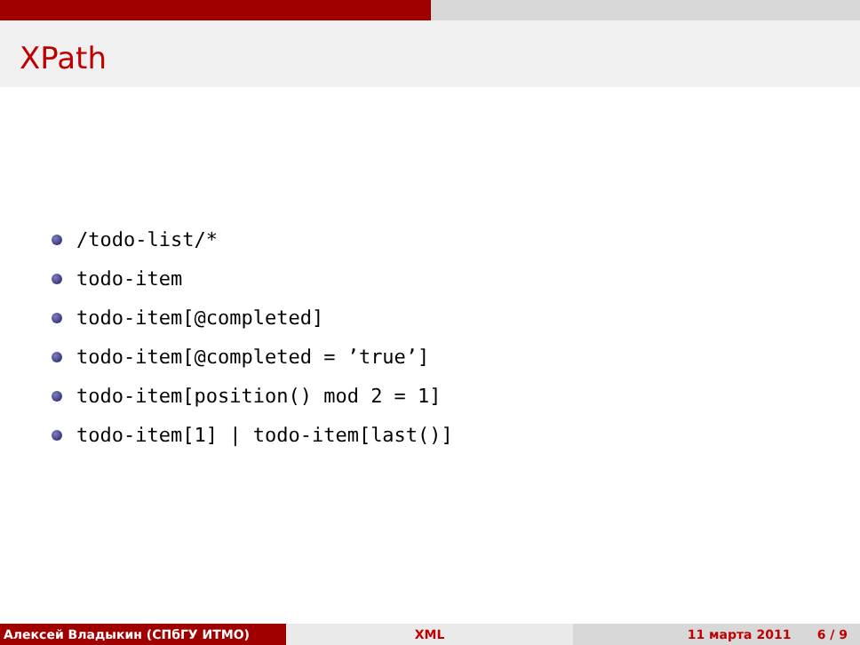XPath
/todo-list/*
todo-item
todo-item[@completed]
todo-item[@completed = ’true’]
todo-item[position() mod 2 = 1]
todo-item[1] | todo-item[last()]
Алексей Владыкин (СПбГУ ИТМО) XML 11 марта 2011 6 / 9